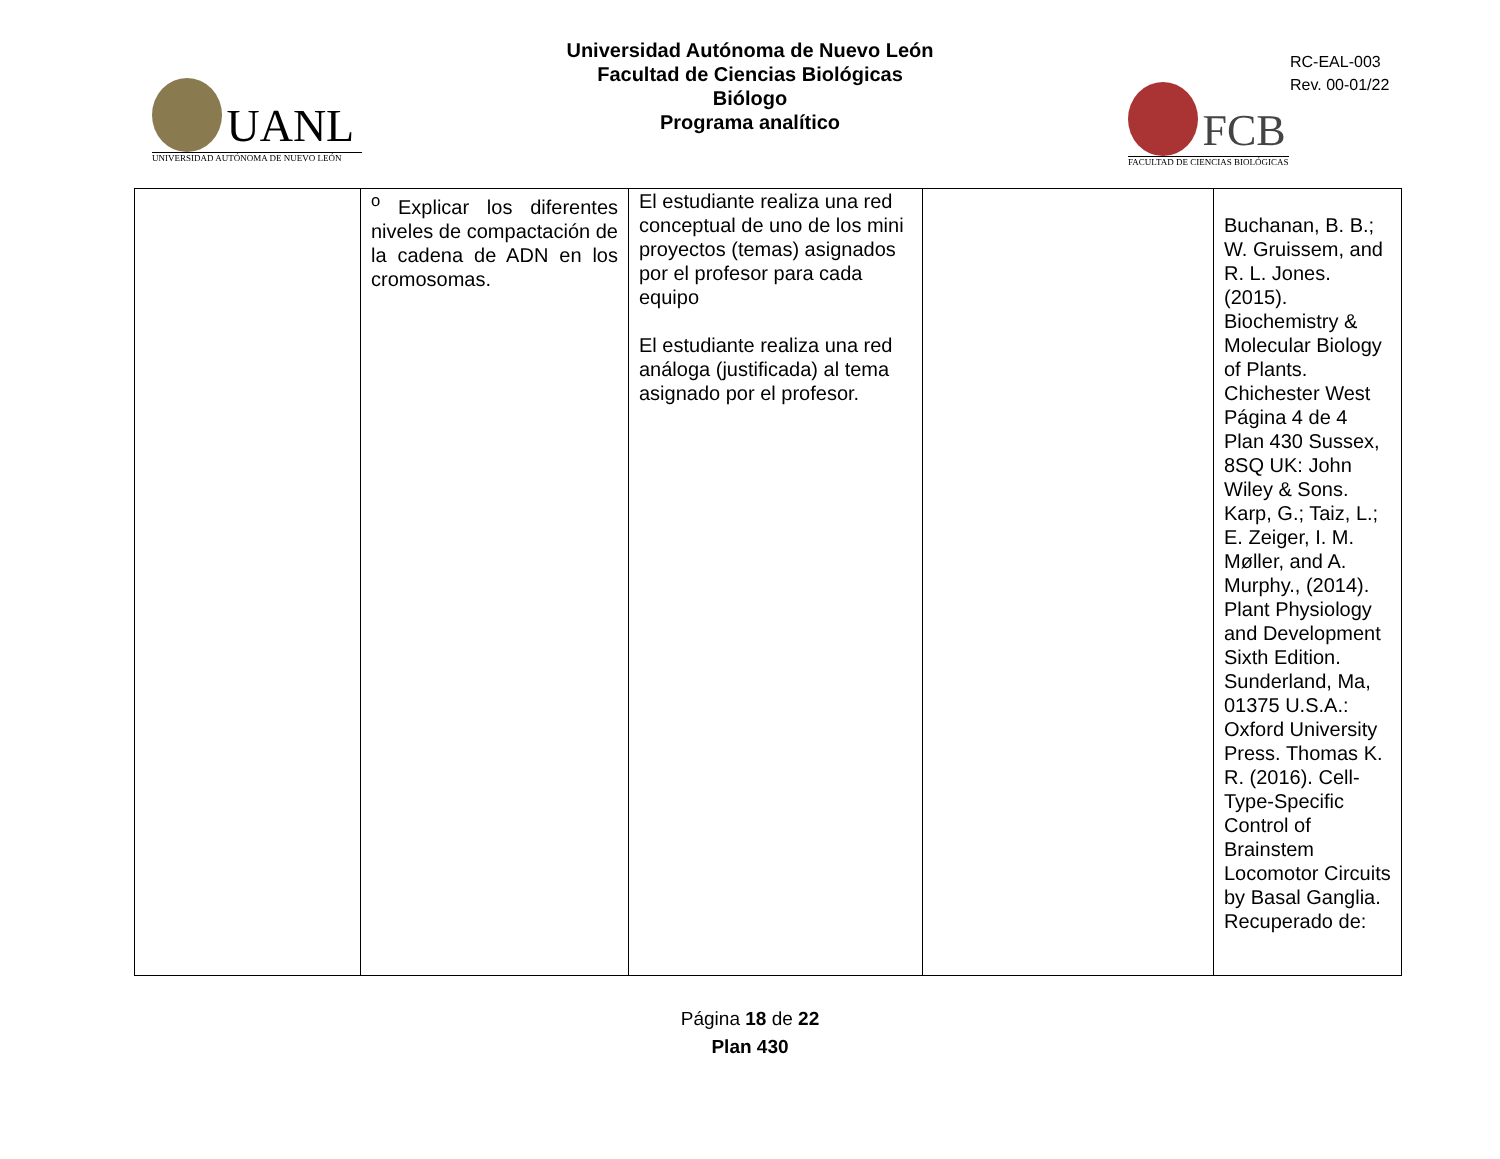UANL
UNIVERSIDAD AUTÓNOMA DE NUEVO LEÓN
Universidad Autónoma de Nuevo León
Facultad de Ciencias Biológicas
Biólogo
Programa analítico
RC-EAL-003
Rev. 00-01/22
FCB
FACULTAD DE CIENCIAS BIOLÓGICAS
| | <sup>o</sup> Explicar los diferentes niveles de compactación de la cadena de ADN en los cromosomas. | El estudiante realiza una red conceptual de uno de los mini proyectos (temas) asignados por el profesor para cada equipo El estudiante realiza una red análoga (justificada) al tema asignado por el profesor. | | Buchanan, B. B.; W. Gruissem, and R. L. Jones. (2015). Biochemistry & Molecular Biology of Plants. Chichester West Página 4 de 4 Plan 430 Sussex, 8SQ UK: John Wiley & Sons. Karp, G.; Taiz, L.; E. Zeiger, I. M. Møller, and A. Murphy., (2014). Plant Physiology and Development Sixth Edition. Sunderland, Ma, 01375 U.S.A.: Oxford University Press. Thomas K. R. (2016). Cell-Type-Specific Control of Brainstem Locomotor Circuits by Basal Ganglia. Recuperado de: |
Página 18 de 22
Plan 430